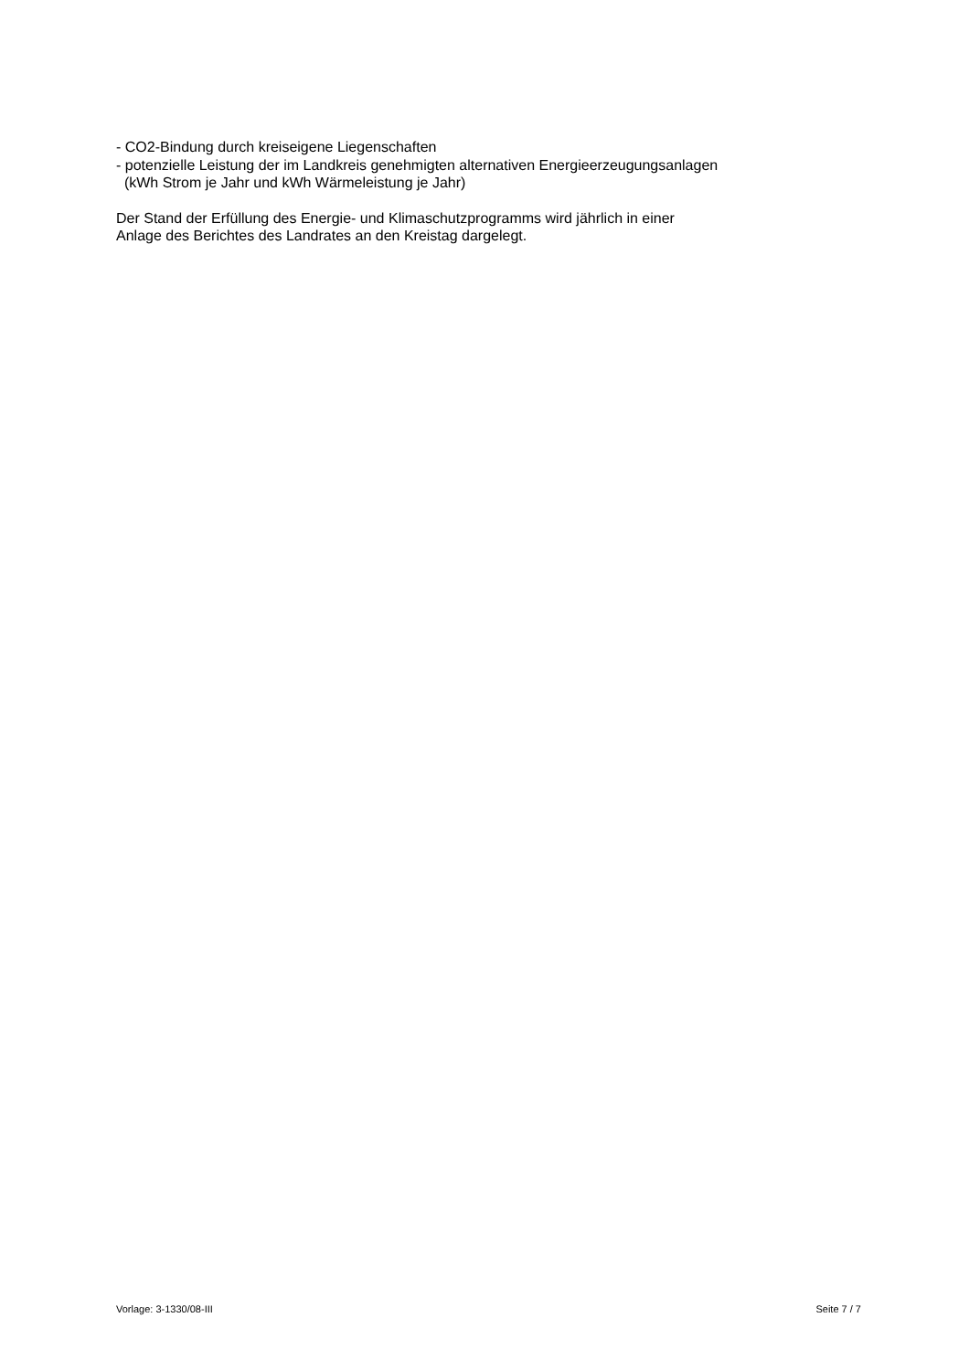- CO2-Bindung durch kreiseigene Liegenschaften
- potenzielle Leistung der im Landkreis genehmigten alternativen Energieerzeugungsanlagen
(kWh Strom je Jahr und kWh Wärmeleistung je Jahr)
Der Stand der Erfüllung des Energie- und Klimaschutzprogramms wird jährlich in einer
Anlage des Berichtes des Landrates an den Kreistag dargelegt.
Vorlage: 3-1330/08-III Seite 7 / 7